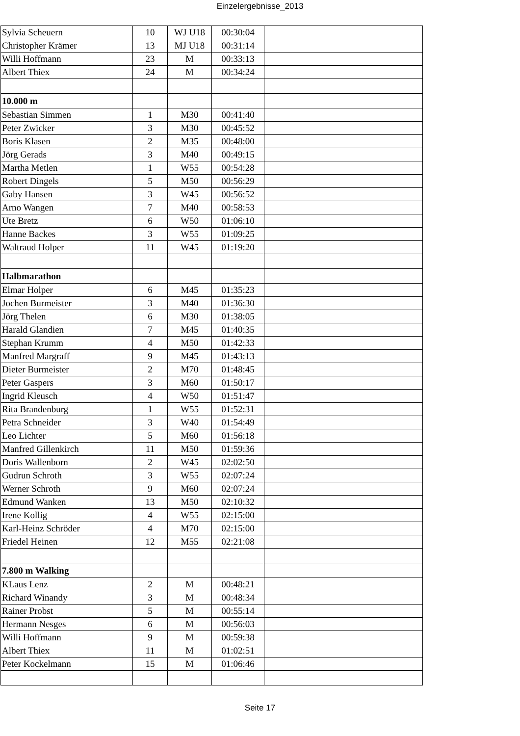Einzelergebnisse_2013
| Sylvia Scheuern | 10 | WJ U18 | 00:30:04 | |
| Christopher Krämer | 13 | MJ U18 | 00:31:14 | |
| Willi Hoffmann | 23 | M | 00:33:13 | |
| Albert Thiex | 24 | M | 00:34:24 | |
| 10.000 m | | | | |
| Sebastian Simmen | 1 | M30 | 00:41:40 | |
| Peter Zwicker | 3 | M30 | 00:45:52 | |
| Boris Klasen | 2 | M35 | 00:48:00 | |
| Jörg Gerads | 3 | M40 | 00:49:15 | |
| Martha Metlen | 1 | W55 | 00:54:28 | |
| Robert Dingels | 5 | M50 | 00:56:29 | |
| Gaby Hansen | 3 | W45 | 00:56:52 | |
| Arno Wangen | 7 | M40 | 00:58:53 | |
| Ute Bretz | 6 | W50 | 01:06:10 | |
| Hanne Backes | 3 | W55 | 01:09:25 | |
| Waltraud Holper | 11 | W45 | 01:19:20 | |
| Halbmarathon | | | | |
| Elmar Holper | 6 | M45 | 01:35:23 | |
| Jochen Burmeister | 3 | M40 | 01:36:30 | |
| Jörg Thelen | 6 | M30 | 01:38:05 | |
| Harald Glandien | 7 | M45 | 01:40:35 | |
| Stephan Krumm | 4 | M50 | 01:42:33 | |
| Manfred Margraff | 9 | M45 | 01:43:13 | |
| Dieter Burmeister | 2 | M70 | 01:48:45 | |
| Peter Gaspers | 3 | M60 | 01:50:17 | |
| Ingrid Kleusch | 4 | W50 | 01:51:47 | |
| Rita Brandenburg | 1 | W55 | 01:52:31 | |
| Petra Schneider | 3 | W40 | 01:54:49 | |
| Leo Lichter | 5 | M60 | 01:56:18 | |
| Manfred Gillenkirch | 11 | M50 | 01:59:36 | |
| Doris Wallenborn | 2 | W45 | 02:02:50 | |
| Gudrun Schroth | 3 | W55 | 02:07:24 | |
| Werner Schroth | 9 | M60 | 02:07:24 | |
| Edmund Wanken | 13 | M50 | 02:10:32 | |
| Irene Kollig | 4 | W55 | 02:15:00 | |
| Karl-Heinz Schröder | 4 | M70 | 02:15:00 | |
| Friedel Heinen | 12 | M55 | 02:21:08 | |
| 7.800 m Walking | | | | |
| KLaus Lenz | 2 | M | 00:48:21 | |
| Richard Winandy | 3 | M | 00:48:34 | |
| Rainer Probst | 5 | M | 00:55:14 | |
| Hermann Nesges | 6 | M | 00:56:03 | |
| Willi Hoffmann | 9 | M | 00:59:38 | |
| Albert Thiex | 11 | M | 01:02:51 | |
| Peter Kockelmann | 15 | M | 01:06:46 | |
Seite 17